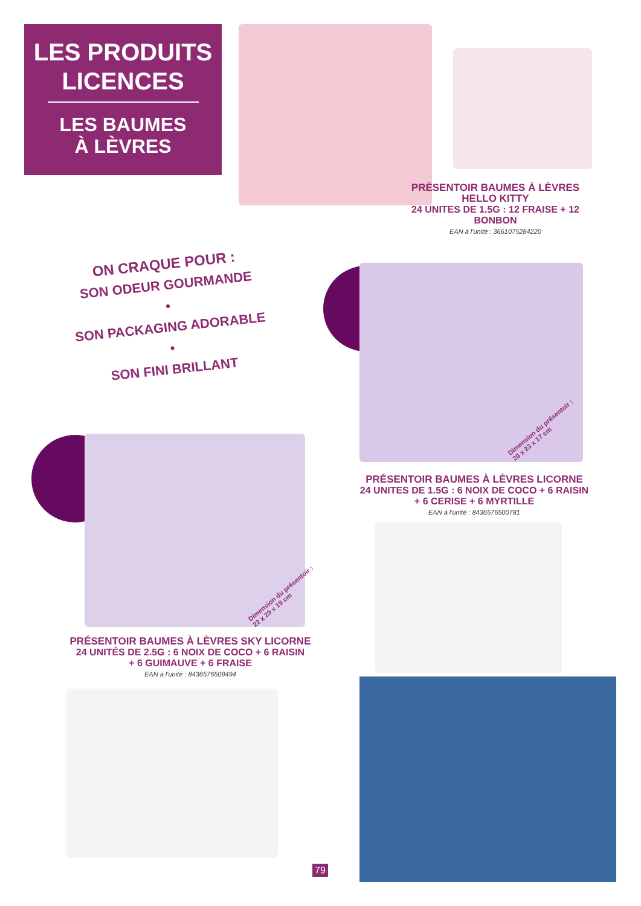LES PRODUITS
LICENCES
LES BAUMES
À LÈVRES
PRÉSENTOIR BAUMES À LÈVRES
HELLO KITTY
24 UNITES DE 1.5G : 12 FRAISE + 12 BONBON
EAN à l'unité : 3661075284220
ON CRAQUE POUR :
SON ODEUR GOURMANDE
•
SON PACKAGING ADORABLE
•
SON FINI BRILLANT
Dimension du présentoir :
20 x 23 x 17 cm
PRÉSENTOIR BAUMES À LÈVRES LICORNE
24 UNITES DE 1.5G : 6 NOIX DE COCO + 6 RAISIN
+ 6 CERISE + 6 MYRTILLE
EAN à l'unité : 8436576500781
Dimension du présentoir :
22 x 29 x 19 cm
PRÉSENTOIR BAUMES À LÈVRES SKY LICORNE
24 UNITÉS DE 2.5G : 6 NOIX DE COCO + 6 RAISIN
+ 6 GUIMAUVE + 6 FRAISE
EAN à l'unité : 8436576509494
79